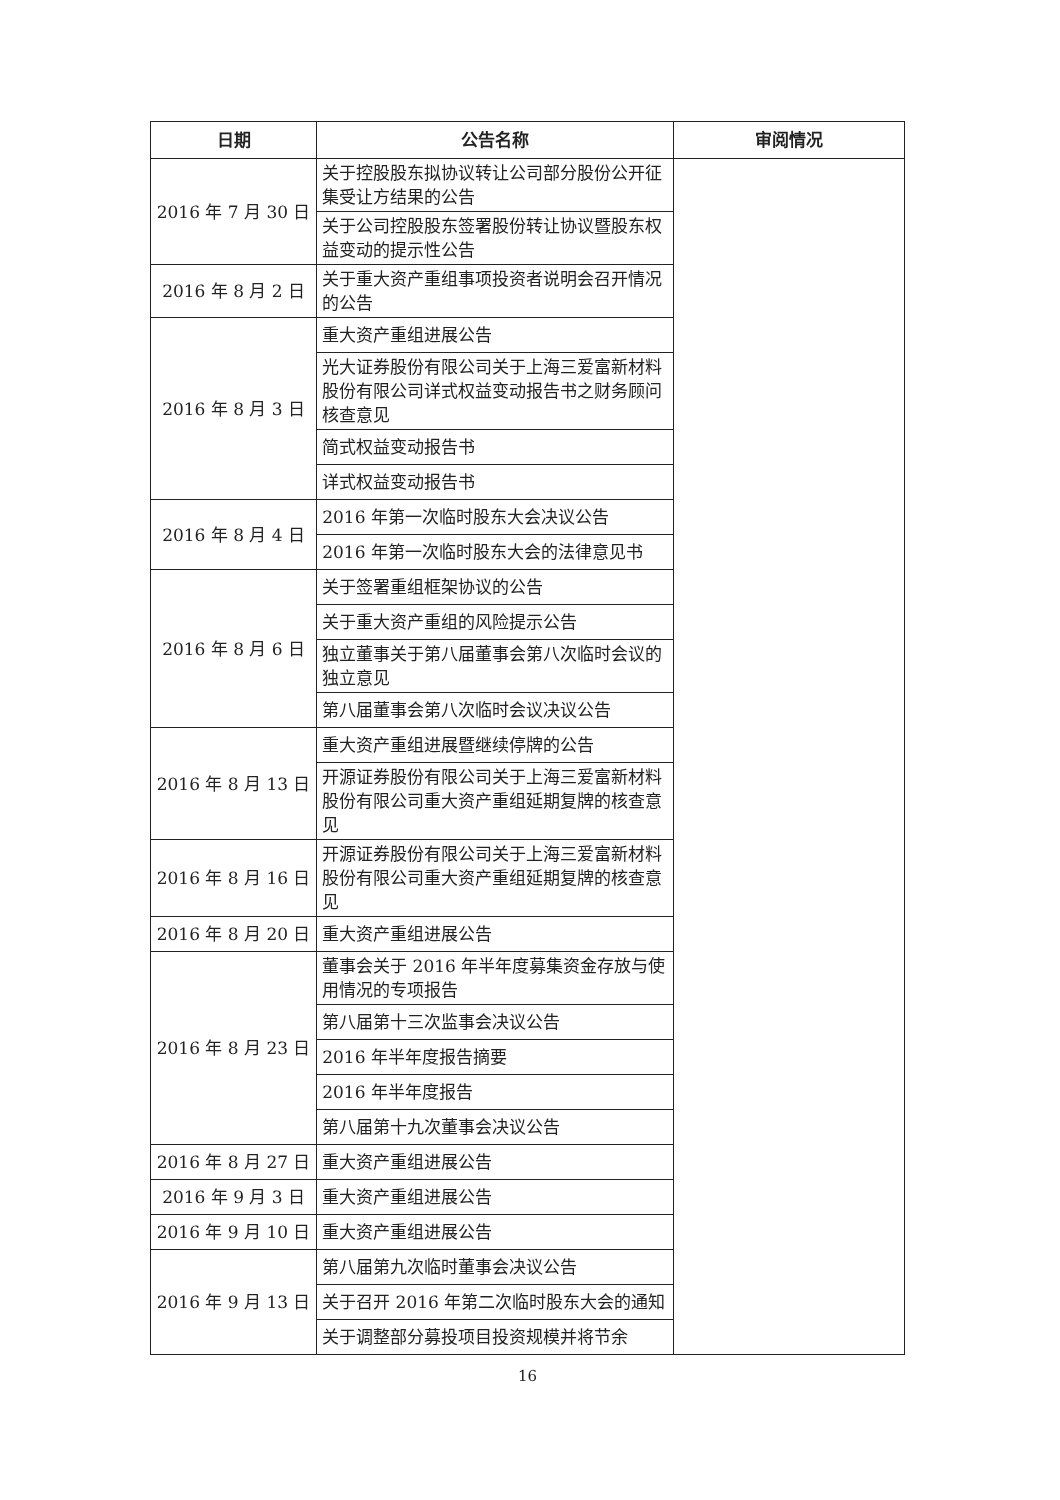| 日期 | 公告名称 | 审阅情况 |
| --- | --- | --- |
| 2016 年 7 月 30 日 | 关于控股股东拟协议转让公司部分股份公开征集受让方结果的公告 | |
| | 关于公司控股股东签署股份转让协议暨股东权益变动的提示性公告 | |
| 2016 年 8 月 2 日 | 关于重大资产重组事项投资者说明会召开情况的公告 | |
| 2016 年 8 月 3 日 | 重大资产重组进展公告 | |
| | 光大证券股份有限公司关于上海三爱富新材料股份有限公司详式权益变动报告书之财务顾问核查意见 | |
| | 简式权益变动报告书 | |
| | 详式权益变动报告书 | |
| 2016 年 8 月 4 日 | 2016 年第一次临时股东大会决议公告 | |
| | 2016 年第一次临时股东大会的法律意见书 | |
| 2016 年 8 月 6 日 | 关于签署重组框架协议的公告 | |
| | 关于重大资产重组的风险提示公告 | |
| | 独立董事关于第八届董事会第八次临时会议的独立意见 | |
| | 第八届董事会第八次临时会议决议公告 | |
| 2016 年 8 月 13 日 | 重大资产重组进展暨继续停牌的公告 | |
| | 开源证券股份有限公司关于上海三爱富新材料股份有限公司重大资产重组延期复牌的核查意见 | |
| 2016 年 8 月 16 日 | 开源证券股份有限公司关于上海三爱富新材料股份有限公司重大资产重组延期复牌的核查意见 | |
| 2016 年 8 月 20 日 | 重大资产重组进展公告 | |
| 2016 年 8 月 23 日 | 董事会关于 2016 年半年度募集资金存放与使用情况的专项报告 | |
| | 第八届第十三次监事会决议公告 | |
| | 2016 年半年度报告摘要 | |
| | 2016 年半年度报告 | |
| | 第八届第十九次董事会决议公告 | |
| 2016 年 8 月 27 日 | 重大资产重组进展公告 | |
| 2016 年 9 月 3 日 | 重大资产重组进展公告 | |
| 2016 年 9 月 10 日 | 重大资产重组进展公告 | |
| 2016 年 9 月 13 日 | 第八届第九次临时董事会决议公告 | |
| | 关于召开 2016 年第二次临时股东大会的通知 | |
| | 关于调整部分募投项目投资规模并将节余 | |
16